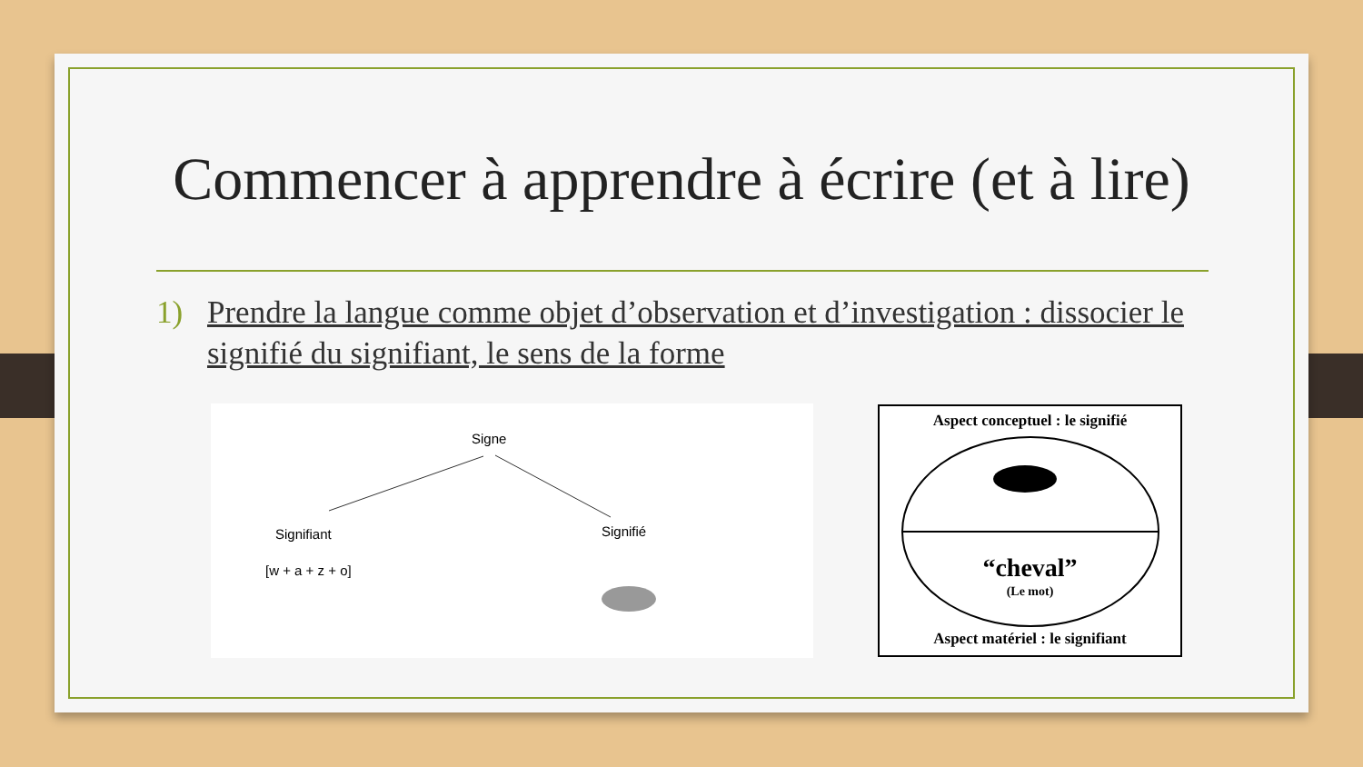Commencer à apprendre à écrire (et à lire)
1) Prendre la langue comme objet d’observation et d’investigation : dissocier le signifié du signifiant, le sens de la forme
Signe
Signifiant Signifié
[w + a + z + o]
Aspect conceptuel : le signifié
“cheval”
(Le mot)
Aspect matériel : le signifiant